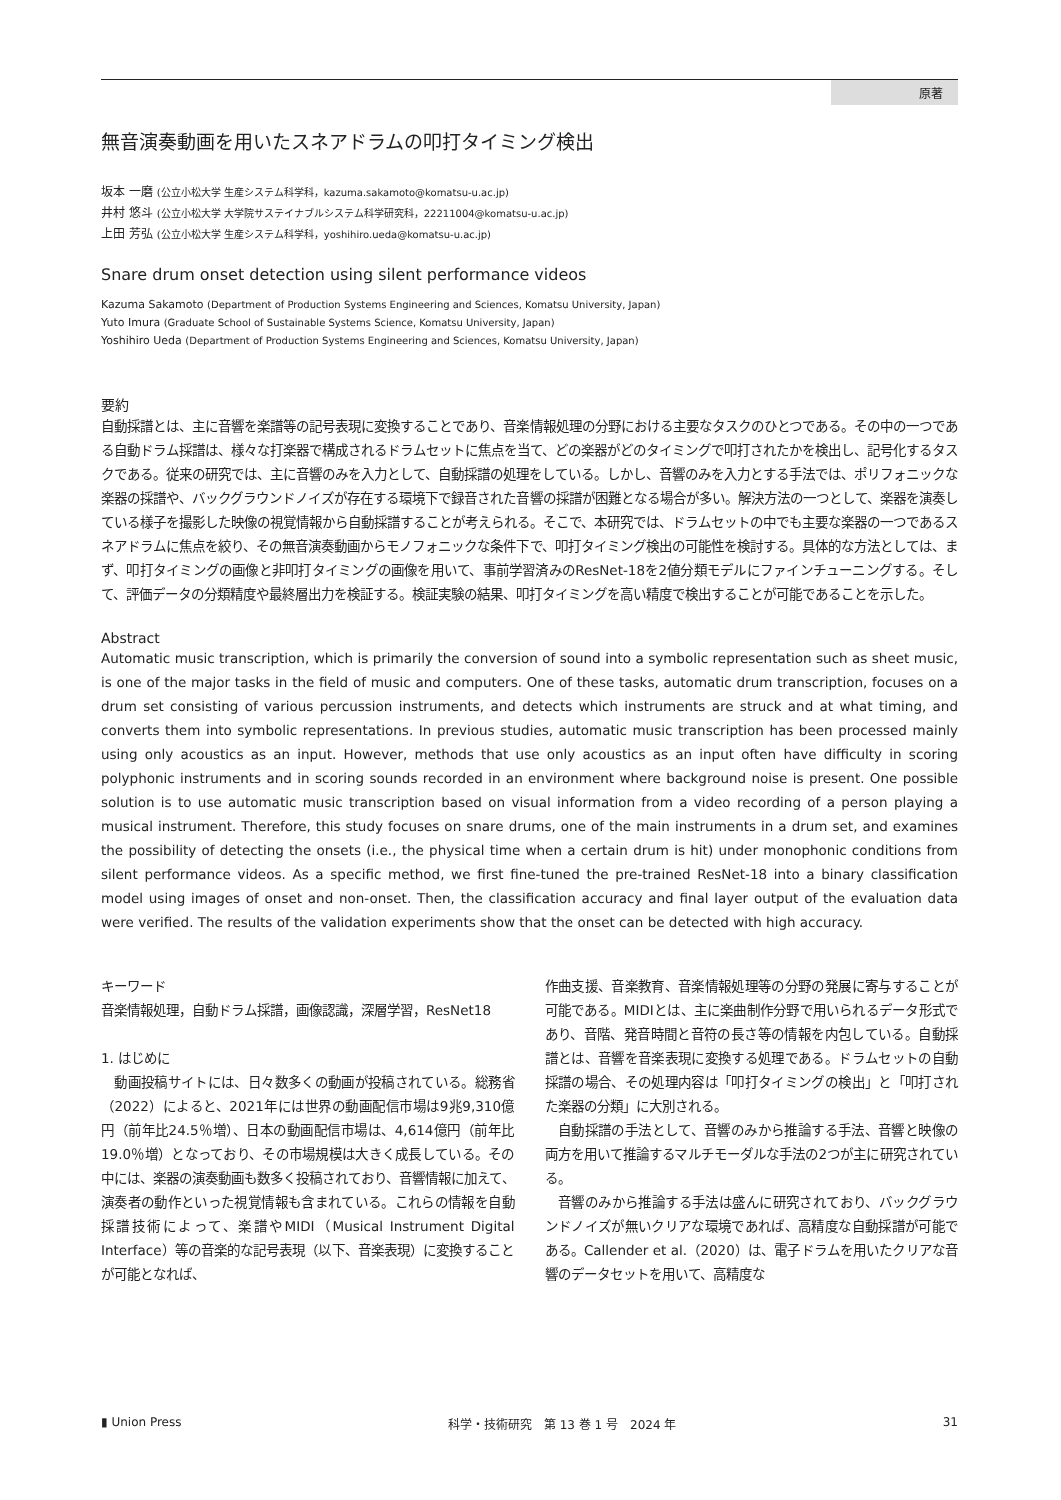原著
無音演奏動画を用いたスネアドラムの叩打タイミング検出
坂本 一磨 (公立小松大学 生産システム科学科，kazuma.sakamoto@komatsu-u.ac.jp)
井村 悠斗 (公立小松大学 大学院サステイナブルシステム科学研究科，22211004@komatsu-u.ac.jp)
上田 芳弘 (公立小松大学 生産システム科学科，yoshihiro.ueda@komatsu-u.ac.jp)
Snare drum onset detection using silent performance videos
Kazuma Sakamoto (Department of Production Systems Engineering and Sciences, Komatsu University, Japan)
Yuto Imura (Graduate School of Sustainable Systems Science, Komatsu University, Japan)
Yoshihiro Ueda (Department of Production Systems Engineering and Sciences, Komatsu University, Japan)
要約
自動採譜とは、主に音響を楽譜等の記号表現に変換することであり、音楽情報処理の分野における主要なタスクのひとつである。その中の一つである自動ドラム採譜は、様々な打楽器で構成されるドラムセットに焦点を当て、どの楽器がどのタイミングで叩打されたかを検出し、記号化するタスクである。従来の研究では、主に音響のみを入力として、自動採譜の処理をしている。しかし、音響のみを入力とする手法では、ポリフォニックな楽器の採譜や、バックグラウンドノイズが存在する環境下で録音された音響の採譜が困難となる場合が多い。解決方法の一つとして、楽器を演奏している様子を撮影した映像の視覚情報から自動採譜することが考えられる。そこで、本研究では、ドラムセットの中でも主要な楽器の一つであるスネアドラムに焦点を絞り、その無音演奏動画からモノフォニックな条件下で、叩打タイミング検出の可能性を検討する。具体的な方法としては、まず、叩打タイミングの画像と非叩打タイミングの画像を用いて、事前学習済みのResNet-18を2値分類モデルにファインチューニングする。そして、評価データの分類精度や最終層出力を検証する。検証実験の結果、叩打タイミングを高い精度で検出することが可能であることを示した。
Abstract
Automatic music transcription, which is primarily the conversion of sound into a symbolic representation such as sheet music, is one of the major tasks in the field of music and computers. One of these tasks, automatic drum transcription, focuses on a drum set consisting of various percussion instruments, and detects which instruments are struck and at what timing, and converts them into symbolic representations. In previous studies, automatic music transcription has been processed mainly using only acoustics as an input. However, methods that use only acoustics as an input often have difficulty in scoring polyphonic instruments and in scoring sounds recorded in an environment where background noise is present. One possible solution is to use automatic music transcription based on visual information from a video recording of a person playing a musical instrument. Therefore, this study focuses on snare drums, one of the main instruments in a drum set, and examines the possibility of detecting the onsets (i.e., the physical time when a certain drum is hit) under monophonic conditions from silent performance videos. As a specific method, we first fine-tuned the pre-trained ResNet-18 into a binary classification model using images of onset and non-onset. Then, the classification accuracy and final layer output of the evaluation data were verified. The results of the validation experiments show that the onset can be detected with high accuracy.
キーワード
音楽情報処理，自動ドラム採譜，画像認識，深層学習，ResNet18
1. はじめに
　動画投稿サイトには、日々数多くの動画が投稿されている。総務省（2022）によると、2021年には世界の動画配信市場は9兆9,310億円（前年比24.5％増）、日本の動画配信市場は、4,614億円（前年比19.0％増）となっており、その市場規模は大きく成長している。その中には、楽器の演奏動画も数多く投稿されており、音響情報に加えて、演奏者の動作といった視覚情報も含まれている。これらの情報を自動採譜技術によって、楽譜やMIDI（Musical Instrument Digital Interface）等の音楽的な記号表現（以下、音楽表現）に変換することが可能となれば、
作曲支援、音楽教育、音楽情報処理等の分野の発展に寄与することが可能である。MIDIとは、主に楽曲制作分野で用いられるデータ形式であり、音階、発音時間と音符の長さ等の情報を内包している。自動採譜とは、音響を音楽表現に変換する処理である。ドラムセットの自動採譜の場合、その処理内容は「叩打タイミングの検出」と「叩打された楽器の分類」に大別される。
　自動採譜の手法として、音響のみから推論する手法、音響と映像の両方を用いて推論するマルチモーダルな手法の2つが主に研究されている。
　音響のみから推論する手法は盛んに研究されており、バックグラウンドノイズが無いクリアな環境であれば、高精度な自動採譜が可能である。Callender et al.（2020）は、電子ドラムを用いたクリアな音響のデータセットを用いて、高精度な
▮ Union Press 科学・技術研究　第 13 巻 1 号　2024 年 31